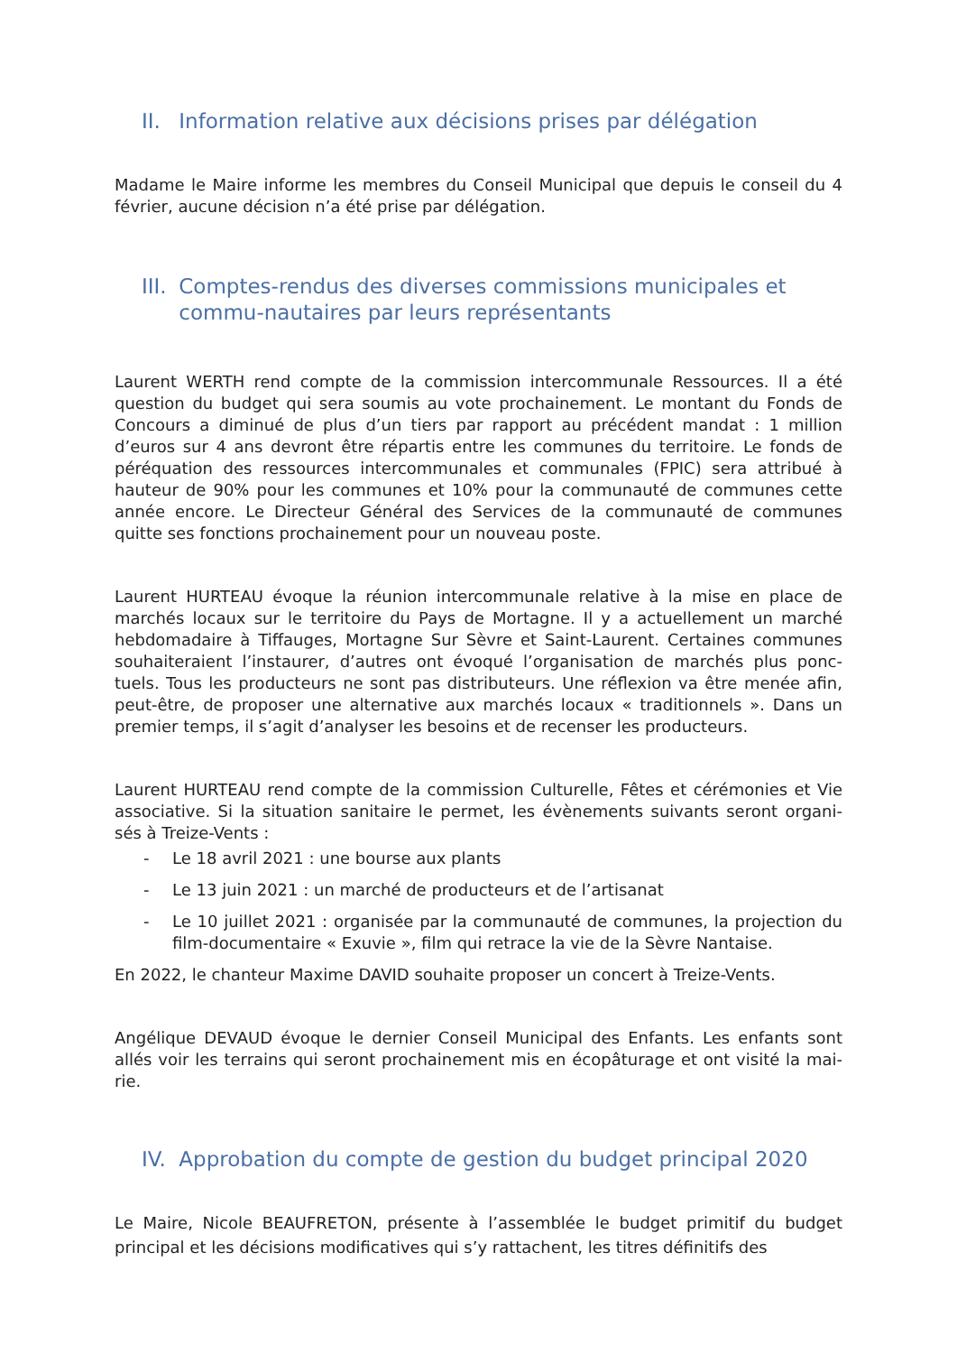II. Information relative aux décisions prises par délégation
Madame le Maire informe les membres du Conseil Municipal que depuis le conseil du 4 février, aucune décision n’a été prise par délégation.
III. Comptes-rendus des diverses commissions municipales et commu-nautaires par leurs représentants
Laurent WERTH rend compte de la commission intercommunale Ressources. Il a été question du budget qui sera soumis au vote prochainement. Le montant du Fonds de Concours a diminué de plus d’un tiers par rapport au précédent mandat : 1 million d’euros sur 4 ans devront être répartis entre les communes du territoire. Le fonds de péréquation des ressources intercommunales et communales (FPIC) sera attribué à hauteur de 90% pour les communes et 10% pour la communauté de communes cette année encore. Le Directeur Général des Services de la communauté de communes quitte ses fonctions prochainement pour un nouveau poste.
Laurent HURTEAU évoque la réunion intercommunale relative à la mise en place de marchés locaux sur le territoire du Pays de Mortagne. Il y a actuellement un marché hebdomadaire à Tiffauges, Mortagne Sur Sèvre et Saint-Laurent. Certaines communes souhaiteraient l’instaurer, d’autres ont évoqué l’organisation de marchés plus ponc-tuels. Tous les producteurs ne sont pas distributeurs. Une réflexion va être menée afin, peut-être, de proposer une alternative aux marchés locaux « traditionnels ». Dans un premier temps, il s’agit d’analyser les besoins et de recenser les producteurs.
Laurent HURTEAU rend compte de la commission Culturelle, Fêtes et cérémonies et Vie associative. Si la situation sanitaire le permet, les évènements suivants seront organi-sés à Treize-Vents :
- Le 18 avril 2021 : une bourse aux plants
- Le 13 juin 2021 : un marché de producteurs et de l’artisanat
- Le 10 juillet 2021 : organisée par la communauté de communes, la projection du film-documentaire « Exuvie », film qui retrace la vie de la Sèvre Nantaise.
En 2022, le chanteur Maxime DAVID souhaite proposer un concert à Treize-Vents.
Angélique DEVAUD évoque le dernier Conseil Municipal des Enfants. Les enfants sont allés voir les terrains qui seront prochainement mis en écopâturage et ont visité la mai-rie.
IV. Approbation du compte de gestion du budget principal 2020
Le Maire, Nicole BEAUFRETON, présente à l’assemblée le budget primitif du budget principal et les décisions modificatives qui s’y rattachent, les titres définitifs des